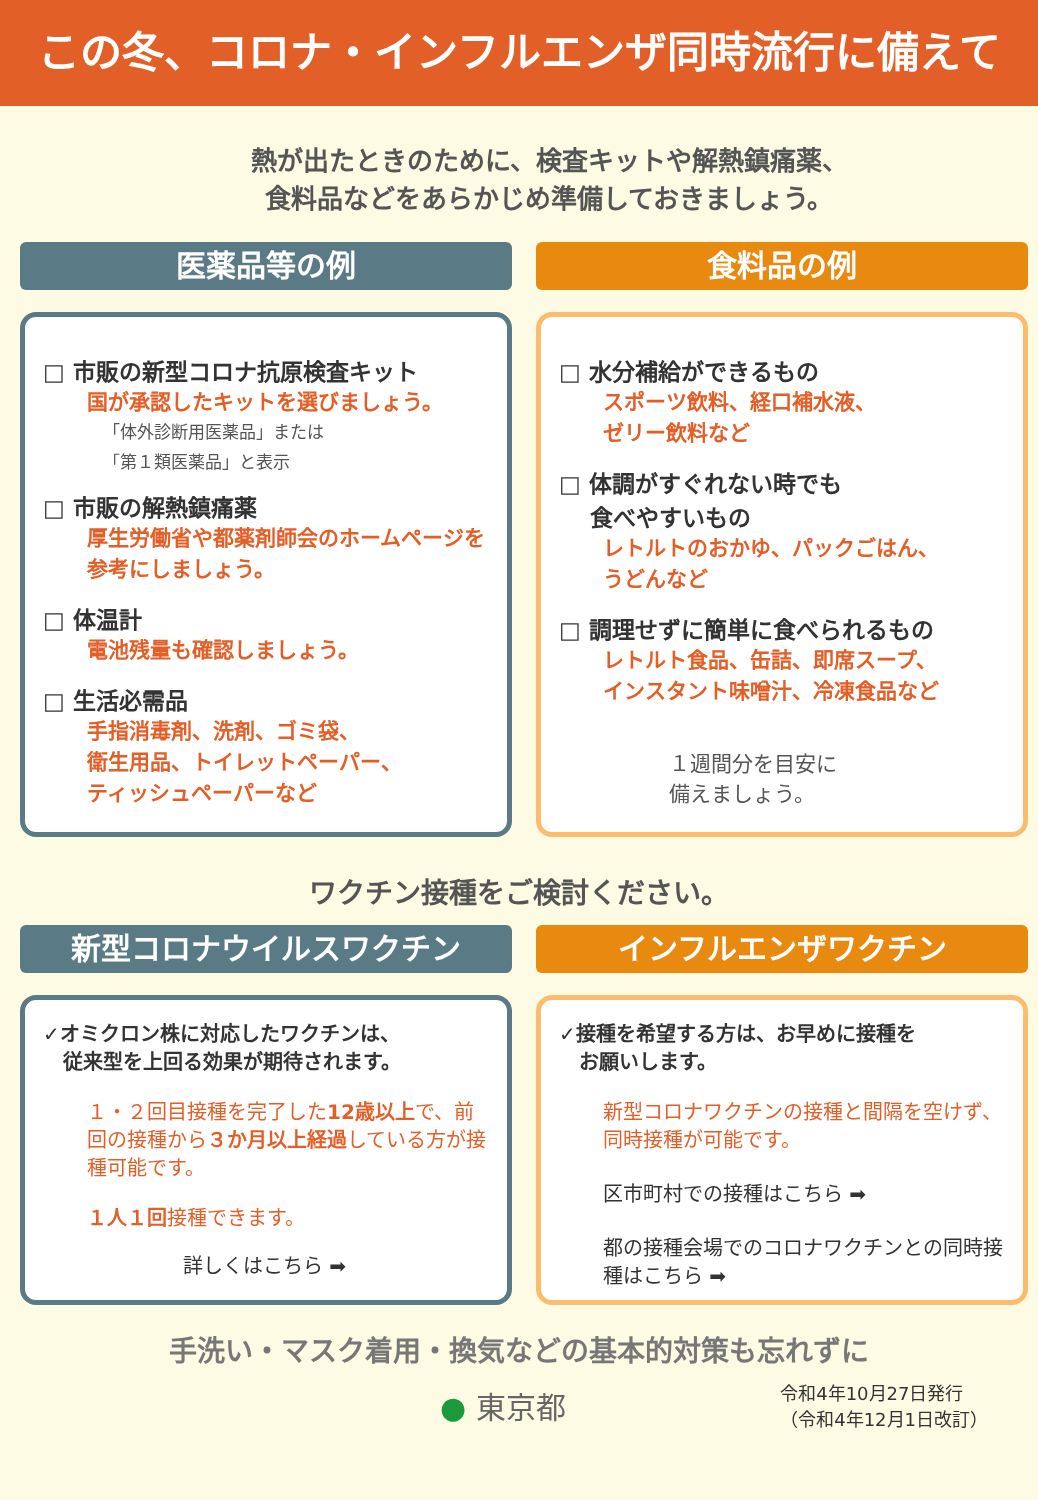この冬、コロナ・インフルエンザ同時流行に備えて
熱が出たときのために、検査キットや解熱鎮痛薬、
食料品などをあらかじめ準備しておきましょう。
医薬品等の例
□ 市販の新型コロナ抗原検査キット
国が承認したキットを選びましょう。
「体外診断用医薬品」または
「第１類医薬品」と表示
□ 市販の解熱鎮痛薬
厚生労働省や都薬剤師会のホームページを参考にしましょう。
□ 体温計
電池残量も確認しましょう。
□ 生活必需品
手指消毒剤、洗剤、ゴミ袋、
衛生用品、トイレットペーパー、
ティッシュペーパーなど
食料品の例
□ 水分補給ができるもの
スポーツ飲料、経口補水液、
ゼリー飲料など
□ 体調がすぐれない時でも
　 食べやすいもの
レトルトのおかゆ、パックごはん、
うどんなど
□ 調理せずに簡単に食べられるもの
レトルト食品、缶詰、即席スープ、
インスタント味噌汁、冷凍食品など
１週間分を目安に
備えましょう。
ワクチン接種をご検討ください。
新型コロナウイルスワクチン
✓オミクロン株に対応したワクチンは、
　従来型を上回る効果が期待されます。
１・２回目接種を完了した12歳以上で、前回の接種から３か月以上経過している方が接種可能です。
１人１回接種できます。
詳しくはこちら ➡
インフルエンザワクチン
✓接種を希望する方は、お早めに接種を
　お願いします。
新型コロナワクチンの接種と間隔を空けず、同時接種が可能です。
区市町村での接種はこちら ➡
都の接種会場でのコロナワクチンとの同時接種はこちら ➡
手洗い・マスク着用・換気などの基本的対策も忘れずに
● 東京都 令和4年10月27日発行
（令和4年12月1日改訂）